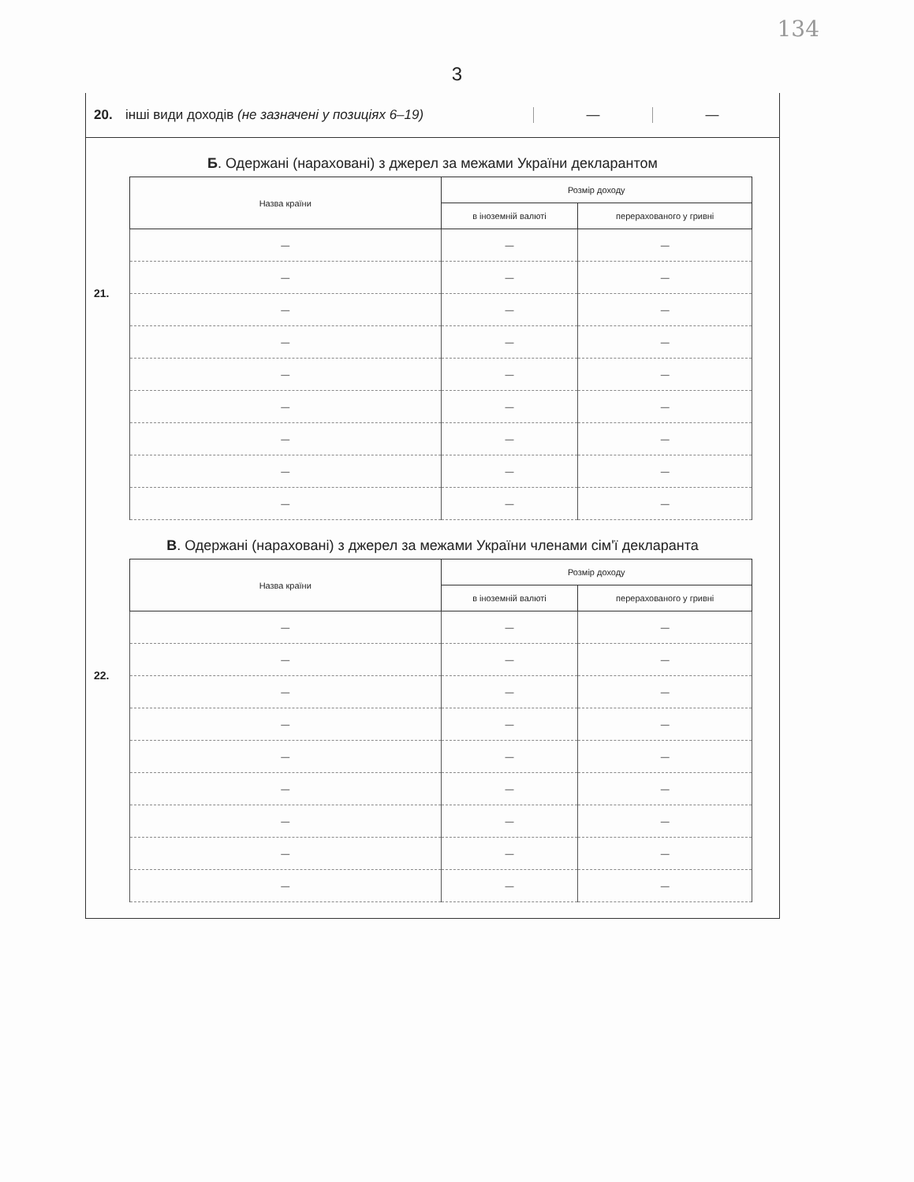134
3
20. інші види доходів (не зазначені у позиціях 6–19) — —
Б. Одержані (нараховані) з джерел за межами України декларантом
21.
| Назва країни | Розмір доходу | |
| --- | --- | --- |
| | в іноземній валюті | перерахованого у гривні |
| — | — | — |
| — | — | — |
| — | — | — |
| — | — | — |
| — | — | — |
| — | — | — |
| — | — | — |
| — | — | — |
| — | — | — |
В. Одержані (нараховані) з джерел за межами України членами сім'ї декларанта
22.
| Назва країни | Розмір доходу | |
| --- | --- | --- |
| | в іноземній валюті | перерахованого у гривні |
| — | — | — |
| — | — | — |
| — | — | — |
| — | — | — |
| — | — | — |
| — | — | — |
| — | — | — |
| — | — | — |
| — | — | — |